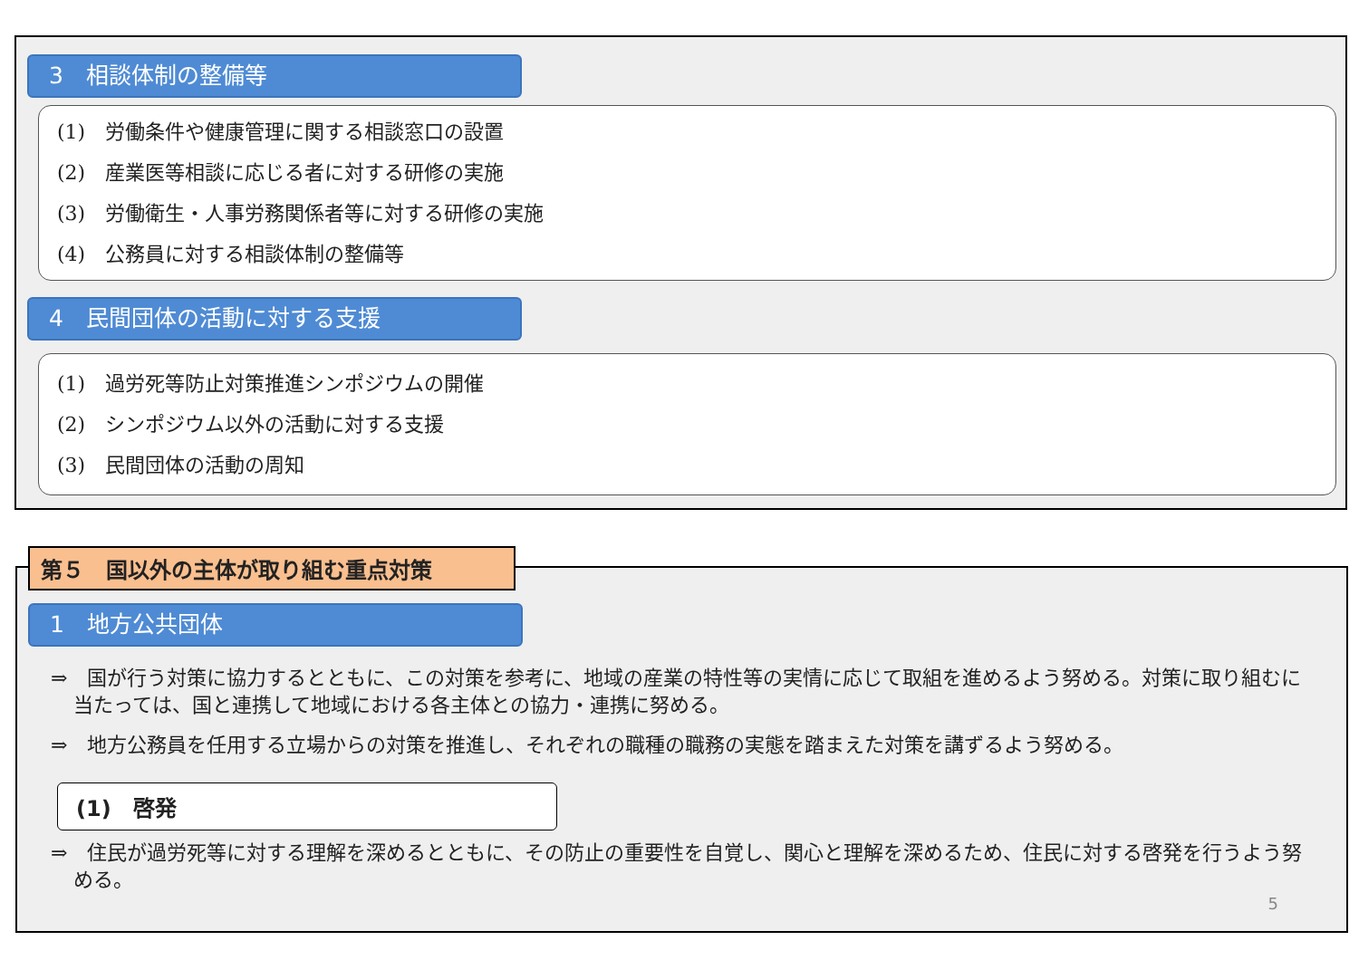3　相談体制の整備等
(1)　労働条件や健康管理に関する相談窓口の設置
(2)　産業医等相談に応じる者に対する研修の実施
(3)　労働衛生・人事労務関係者等に対する研修の実施
(4)　公務員に対する相談体制の整備等
4　民間団体の活動に対する支援
(1)　過労死等防止対策推進シンポジウムの開催
(2)　シンポジウム以外の活動に対する支援
(3)　民間団体の活動の周知
第５　国以外の主体が取り組む重点対策
1　地方公共団体
⇒　国が行う対策に協力するとともに、この対策を参考に、地域の産業の特性等の実情に応じて取組を進めるよう努める。対策に取り組むに当たっては、国と連携して地域における各主体との協力・連携に努める。
⇒　地方公務員を任用する立場からの対策を推進し、それぞれの職種の職務の実態を踏まえた対策を講ずるよう努める。
(1)　啓発
⇒　住民が過労死等に対する理解を深めるとともに、その防止の重要性を自覚し、関心と理解を深めるため、住民に対する啓発を行うよう努める。
5